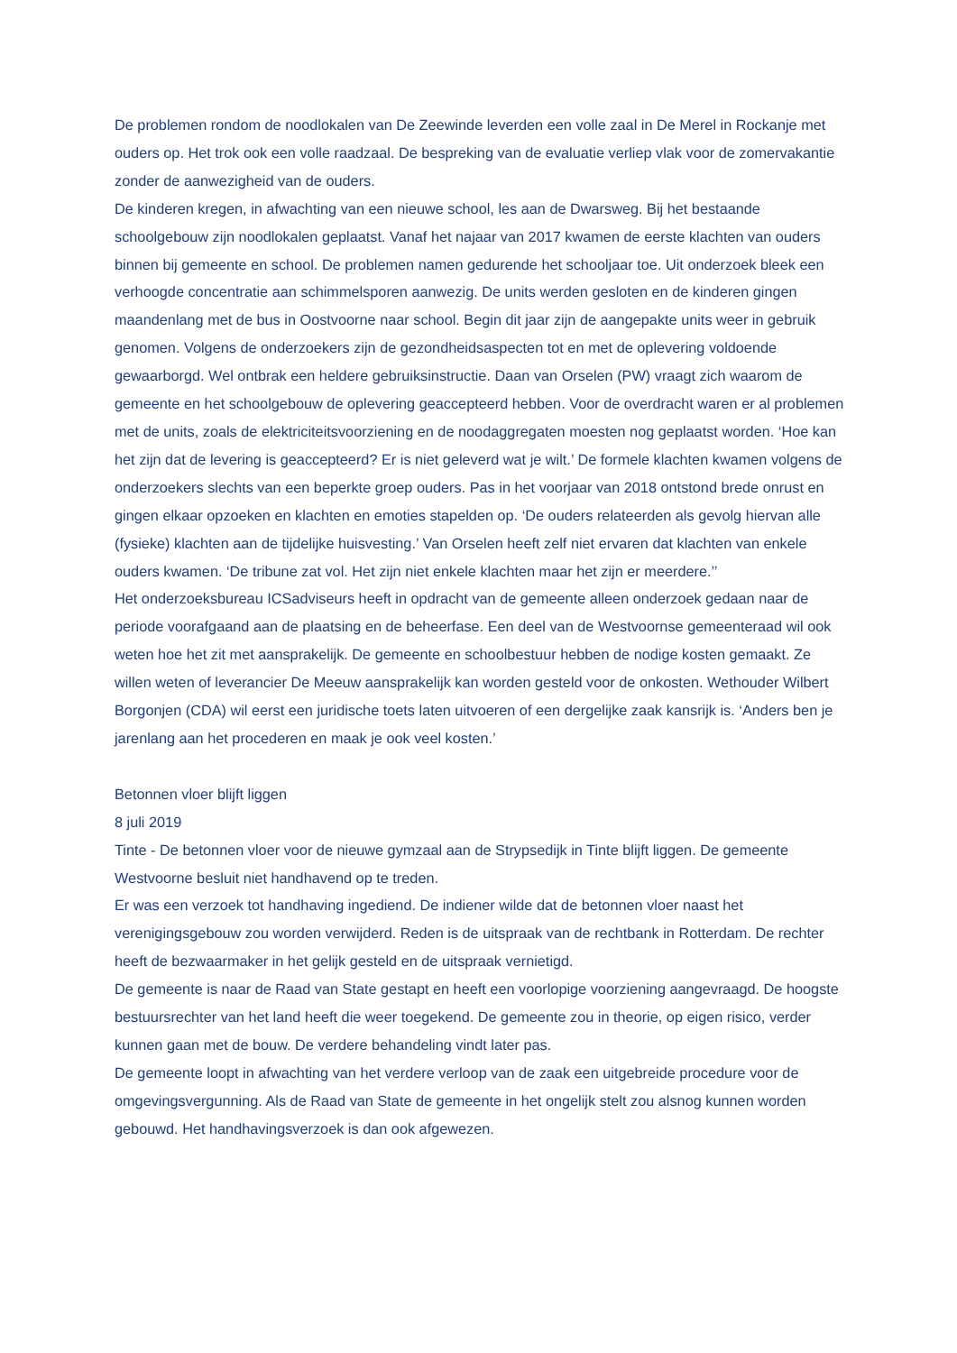De problemen rondom de noodlokalen van De Zeewinde leverden een volle zaal in De Merel in Rockanje met ouders op. Het trok ook een volle raadzaal. De bespreking van de evaluatie verliep vlak voor de zomervakantie zonder de aanwezigheid van de ouders.
De kinderen kregen, in afwachting van een nieuwe school, les aan de Dwarsweg. Bij het bestaande schoolgebouw zijn noodlokalen geplaatst. Vanaf het najaar van 2017 kwamen de eerste klachten van ouders binnen bij gemeente en school. De problemen namen gedurende het schooljaar toe. Uit onderzoek bleek een verhoogde concentratie aan schimmelsporen aanwezig. De units werden gesloten en de kinderen gingen maandenlang met de bus in Oostvoorne naar school. Begin dit jaar zijn de aangepakte units weer in gebruik genomen. Volgens de onderzoekers zijn de gezondheidsaspecten tot en met de oplevering voldoende gewaarborgd. Wel ontbrak een heldere gebruiksinstructie. Daan van Orselen (PW) vraagt zich waarom de gemeente en het schoolgebouw de oplevering geaccepteerd hebben. Voor de overdracht waren er al problemen met de units, zoals de elektriciteitsvoorziening en de noodaggregaten moesten nog geplaatst worden. ‘Hoe kan het zijn dat de levering is geaccepteerd? Er is niet geleverd wat je wilt.’ De formele klachten kwamen volgens de onderzoekers slechts van een beperkte groep ouders. Pas in het voorjaar van 2018 ontstond brede onrust en gingen elkaar opzoeken en klachten en emoties stapelden op. ‘De ouders relateerden als gevolg hiervan alle (fysieke) klachten aan de tijdelijke huisvesting.’ Van Orselen heeft zelf niet ervaren dat klachten van enkele ouders kwamen. ‘De tribune zat vol. Het zijn niet enkele klachten maar het zijn er meerdere.’’
Het onderzoeksbureau ICSadviseurs heeft in opdracht van de gemeente alleen onderzoek gedaan naar de periode voorafgaand aan de plaatsing en de beheerfase. Een deel van de Westvoornse gemeenteraad wil ook weten hoe het zit met aansprakelijk. De gemeente en schoolbestuur hebben de nodige kosten gemaakt. Ze willen weten of leverancier De Meeuw aansprakelijk kan worden gesteld voor de onkosten. Wethouder Wilbert Borgonjen (CDA) wil eerst een juridische toets laten uitvoeren of een dergelijke zaak kansrijk is. ‘Anders ben je jarenlang aan het procederen en maak je ook veel kosten.’
Betonnen vloer blijft liggen
8 juli 2019
Tinte - De betonnen vloer voor de nieuwe gymzaal aan de Strypsedijk in Tinte blijft liggen. De gemeente Westvoorne besluit niet handhavend op te treden.
Er was een verzoek tot handhaving ingediend. De indiener wilde dat de betonnen vloer naast het verenigingsgebouw zou worden verwijderd. Reden is de uitspraak van de rechtbank in Rotterdam. De rechter heeft de bezwaarmaker in het gelijk gesteld en de uitspraak vernietigd.
De gemeente is naar de Raad van State gestapt en heeft een voorlopige voorziening aangevraagd. De hoogste bestuursrechter van het land heeft die weer toegekend. De gemeente zou in theorie, op eigen risico, verder kunnen gaan met de bouw. De verdere behandeling vindt later pas.
De gemeente loopt in afwachting van het verdere verloop van de zaak een uitgebreide procedure voor de omgevingsvergunning. Als de Raad van State de gemeente in het ongelijk stelt zou alsnog kunnen worden gebouwd. Het handhavingsverzoek is dan ook afgewezen.